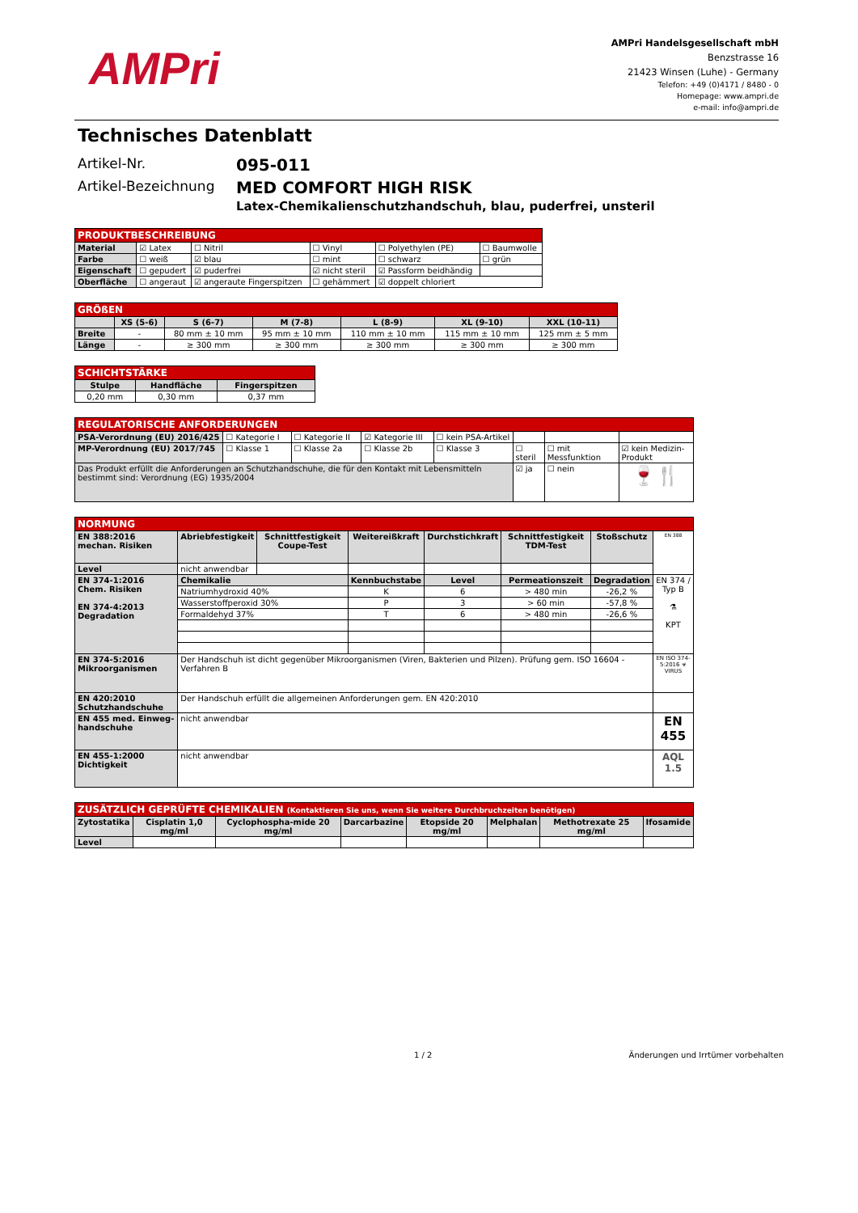AMPri
AMPri Handelsgesellschaft mbH
Benzstrasse 16
21423 Winsen (Luhe) - Germany
Telefon: +49 (0)4171 / 8480 - 0
Homepage: www.ampri.de
e-mail: info@ampri.de
Technisches Datenblatt
Artikel-Nr.
095-011
Artikel-Bezeichnung
MED COMFORT HIGH RISK
Latex-Chemikalienschutzhandschuh, blau, puderfrei, unsteril
| PRODUKTBESCHREIBUNG | | | | | |
| --- | --- | --- | --- | --- | --- |
| Material | ☑ Latex | ☐ Nitril | ☐ Vinyl | ☐ Polyethylen (PE) | ☐ Baumwolle |
| Farbe | ☐ weiß | ☑ blau | ☐ mint | ☐ schwarz | ☐ grün |
| Eigenschaft | ☐ gepudert | ☑ puderfrei | ☑ nicht steril | ☑ Passform beidhändig | |
| Oberfläche | ☐ angeraut | ☑ angeraute Fingerspitzen | ☐ gehämmert | ☑ doppelt chloriert | |
| GRÖßEN | | | | | | |
| --- | --- | --- | --- | --- | --- | --- |
| | XS (5-6) | S (6-7) | M (7-8) | L (8-9) | XL (9-10) | XXL (10-11) |
| Breite | - | 80 mm ± 10 mm | 95 mm ± 10 mm | 110 mm ± 10 mm | 115 mm ± 10 mm | 125 mm ± 5 mm |
| Länge | - | ≥ 300 mm | ≥ 300 mm | ≥ 300 mm | ≥ 300 mm | ≥ 300 mm |
| SCHICHTSTÄRKE | | |
| --- | --- | --- |
| Stulpe | Handfläche | Fingerspitzen |
| 0,20 mm | 0,30 mm | 0,37 mm |
| REGULATORISCHE ANFORDERUNGEN | | | | | | | |
| --- | --- | --- | --- | --- | --- | --- | --- |
| PSA-Verordnung (EU) 2016/425 | ☐ Kategorie I | ☐ Kategorie II | ☑ Kategorie III | ☐ kein PSA-Artikel | | | |
| MP-Verordnung (EU) 2017/745 | ☐ Klasse 1 | ☐ Klasse 2a | ☐ Klasse 2b | ☐ Klasse 3 | ☐ steril | ☐ mit Messfunktion | ☑ kein Medizin-Produkt |
| Das Produkt erfüllt die Anforderungen an Schutzhandschuhe, die für den Kontakt mit Lebensmitteln bestimmt sind: Verordnung (EG) 1935/2004 | | | | | ☑ ja | ☐ nein | 🍷🍴 |
| NORMUNG | | | | | | | |
| --- | --- | --- | --- | --- | --- | --- | --- |
| EN 388:2016 mechan. Risiken | Abriebfestigkeit | Schnittfestigkeit Coupe-Test | Weitereißkraft | Durchstichkraft | Schnittfestigkeit TDM-Test | Stoßschutz | EN 388 |
| Level | nicht anwendbar | | | | | | |
| EN 374-1:2016 Chem. Risiken EN 374-4:2013 Degradation | Chemikalie | | Kennbuchstabe | Level | Permeationszeit | Degradation | EN 374 / Typ B ⚗ KPT |
| | Natriumhydroxid 40% | | K | 6 | > 480 min | -26,2 % | |
| | Wasserstoffperoxid 30% | | P | 3 | > 60 min | -57,8 % | |
| | Formaldehyd 37% | | T | 6 | > 480 min | -26,6 % | |
| EN 374-5:2016 Mikroorganismen | Der Handschuh ist dicht gegenüber Mikroorganismen (Viren, Bakterien und Pilzen). Prüfung gem. ISO 16604 - Verfahren B | | | | | | EN ISO 374-5:2016 ☣ VIRUS |
| EN 420:2010 Schutzhandschuhe | Der Handschuh erfüllt die allgemeinen Anforderungen gem. EN 420:2010 | | | | | | |
| EN 455 med. Einweg-handschuhe | nicht anwendbar | | | | | | EN 455 |
| EN 455-1:2000 Dichtigkeit | nicht anwendbar | | | | | | AQL 1.5 |
| ZUSÄTZLICH GEPRÜFTE CHEMIKALIEN (Kontaktieren Sie uns, wenn Sie weitere Durchbruchzeiten benötigen) | | | | | | | |
| --- | --- | --- | --- | --- | --- | --- | --- |
| Zytostatika | Cisplatin 1,0 mg/ml | Cyclophospha-mide 20 mg/ml | Darcarbazine | Etopside 20 mg/ml | Melphalan | Methotrexate 25 mg/ml | Ifosamide |
| Level | | | | | | | |
1 / 2 Änderungen und Irrtümer vorbehalten